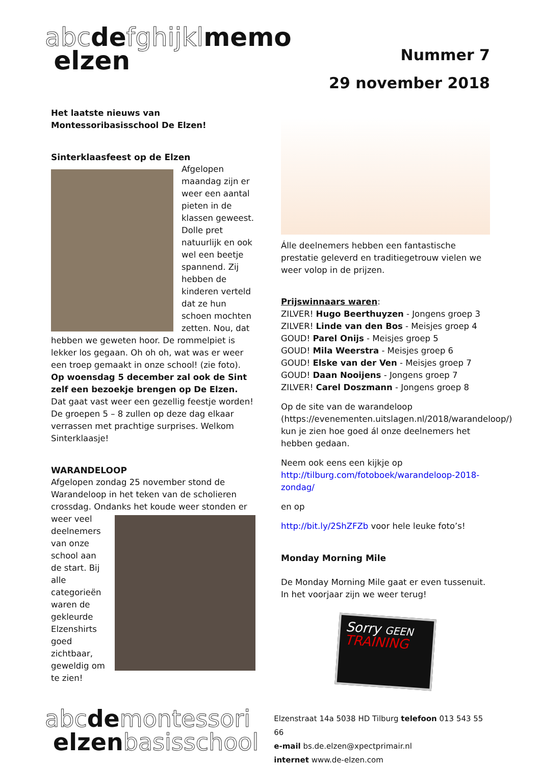abcdefghijklmemo
elzen
Nummer 7
29 november 2018
Het laatste nieuws van
Montessoribasisschool De Elzen!
Sinterklaasfeest op de Elzen
Afgelopen maandag zijn er weer een aantal pieten in de klassen geweest. Dolle pret natuurlijk en ook wel een beetje spannend. Zij hebben de kinderen verteld dat ze hun schoen mochten zetten. Nou, dat hebben we geweten hoor. De rommelpiet is lekker los gegaan. Oh oh oh, wat was er weer een troep gemaakt in onze school! (zie foto).
Op woensdag 5 december zal ook de Sint zelf een bezoekje brengen op De Elzen. Dat gaat vast weer een gezellig feestje worden! De groepen 5 – 8 zullen op deze dag elkaar verrassen met prachtige surprises. Welkom Sinterklaasje!
WARANDELOOP
Afgelopen zondag 25 november stond de Warandeloop in het teken van de scholieren crossdag. Ondanks het koude weer stonden er weer veel deelnemers van onze school aan de start. Bij alle categorieën waren de gekleurde Elzenshirts goed zichtbaar, geweldig om te zien!
Álle deelnemers hebben een fantastische prestatie geleverd en traditiegetrouw vielen we weer volop in de prijzen.
Prijswinnaars waren:
ZILVER! Hugo Beerthuyzen - Jongens groep 3
ZILVER! Linde van den Bos - Meisjes groep 4
GOUD! Parel Onijs - Meisjes groep 5
GOUD! Mila Weerstra - Meisjes groep 6
GOUD! Elske van der Ven - Meisjes groep 7
GOUD! Daan Nooijens - Jongens groep 7
ZILVER! Carel Doszmann - Jongens groep 8
Op de site van de warandeloop (https://evenementen.uitslagen.nl/2018/warandeloop/) kun je zien hoe goed ál onze deelnemers het hebben gedaan.
Neem ook eens een kijkje op http://tilburg.com/fotoboek/warandeloop-2018-zondag/
en op
http://bit.ly/2ShZFZb voor hele leuke foto’s!
Monday Morning Mile
De Monday Morning Mile gaat er even tussenuit. In het voorjaar zijn we weer terug!
Sorry GEEN
TRAINING
abcdemontessori
elzenbasisschool
Elzenstraat 14a 5038 HD Tilburg telefoon 013 543 55 66
e-mail bs.de.elzen@xpectprimair.nl
internet www.de-elzen.com